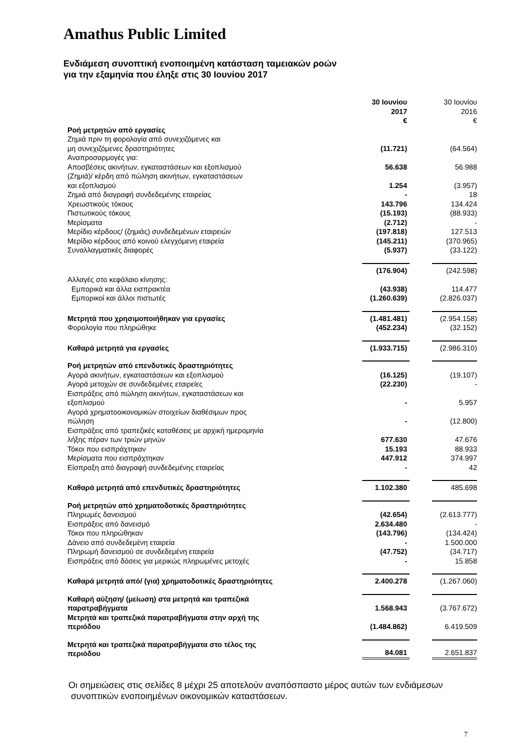Amathus Public Limited
Ενδιάμεση συνοπτική ενοποιημένη κατάσταση ταμειακών ροών
για την εξαμηνία που έληξε στις 30 Ιουνίου 2017
| | 30 Ιουνίου 2017 € | | 30 Ιουνίου 2016 € |
| Ροή μετρητών από εργασίες | | | |
| Ζημιά πριν τη φορολογία από συνεχιζόμενες και μη συνεχιζόμενες δραστηριότητες | (11.721) | | (64.564) |
| Αναπροσαρμογές για: | | | |
| Αποσβέσεις ακινήτων, εγκαταστάσεων και εξοπλισμού | 56.638 | | 56.988 |
| (Ζημιά)/ κέρδη από πώληση ακινήτων, εγκαταστάσεων και εξοπλισμού | 1.254 | | (3.957) |
| Ζημιά από διαγραφή συνδεδεμένης εταιρείας | - | | 18 |
| Χρεωστικούς τόκους | 143.796 | | 134.424 |
| Πιστωτικούς τόκους | (15.193) | | (88.933) |
| Μερίσματα | (2.712) | | - |
| Μερίδιο κέρδους/ (ζημιάς) συνδεδεμένων εταιρειών | (197.818) | | 127.513 |
| Μερίδιο κέρδους από κοινού ελεγχόμενη εταιρεία | (145.211) | | (370.965) |
| Συναλλαγματικές διαφορές | (5.937) | | (33.122) |
| | (176.904) | | (242.598) |
| Αλλαγές στο κεφάλαιο κίνησης: | | | |
| Εμπορικά και άλλα εισπρακτέα | (43.938) | | 114.477 |
| Εμπορικοί και άλλοι πιστωτές | (1.260.639) | | (2.826.037) |
| Μετρητά που χρησιμοποιήθηκαν για εργασίες | (1.481.481) | | (2.954.158) |
| Φορολογία που πληρώθηκε | (452.234) | | (32.152) |
| Καθαρά μετρητά για εργασίες | (1.933.715) | | (2.986.310) |
| Ροή μετρητών από επενδυτικές δραστηριότητες | | | |
| Αγορά ακινήτων, εγκαταστάσεων και εξοπλισμού | (16.125) | | (19.107) |
| Αγορά μετοχών σε συνδεδεμένες εταιρείες | (22.230) | | - |
| Εισπράξεις από πώληση ακινήτων, εγκαταστάσεων και εξοπλισμού | - | | 5.957 |
| Αγορά χρηματοοικονομικών στοιχείων διαθέσιμων προς πώληση | - | | (12.800) |
| Εισπράξεις από τραπεζικές καταθέσεις με αρχική ημερομηνία λήξης πέραν των τριών μηνών | 677.630 | | 47.676 |
| Τόκοι που εισπράχτηκαν | 15.193 | | 88.933 |
| Μερίσματα που εισπράχτηκαν | 447.912 | | 374.997 |
| Είσπραξη από διαγραφή συνδεδεμένης εταιρείας | - | | 42 |
| Καθαρά μετρητά από επενδυτικές δραστηριότητες | 1.102.380 | | 485.698 |
| Ροή μετρητών από χρηματοδοτικές δραστηριότητες | | | |
| Πληρωμές δανεισμού | (42.654) | | (2.613.777) |
| Εισπράξεις από δανεισμό | 2.634.480 | | - |
| Τόκοι που πληρώθηκαν | (143.796) | | (134.424) |
| Δάνειο από συνδεδεμένη εταιρεία | - | | 1.500.000 |
| Πληρωμή δανεισμού σε συνδεδεμένη εταιρεία | (47.752) | | (34.717) |
| Εισπράξεις από δόσεις για μερικώς πληρωμένες μετοχές | - | | 15.858 |
| Καθαρά μετρητά από/ (για) χρηματοδοτικές δραστηριότητες | 2.400.278 | | (1.267.060) |
| Καθαρή αύξηση/ (μείωση) στα μετρητά και τραπεζικά παρατραβήγματα | 1.568.943 | | (3.767.672) |
| Μετρητά και τραπεζικά παρατραβήγματα στην αρχή της περιόδου | (1.484.862) | | 6.419.509 |
| Μετρητά και τραπεζικά παρατραβήγματα στο τέλος της περιόδου | 84.081 | | 2.651.837 |
Οι σημειώσεις στις σελίδες 8 μέχρι 25 αποτελούν αναπόσπαστο μέρος αυτών των ενδιάμεσων
συνοπτικών ενοποιημένων οικονομικών καταστάσεων.
7